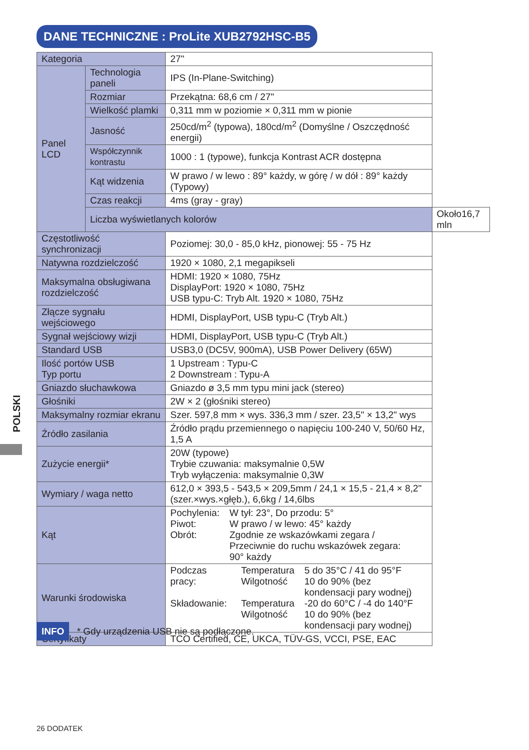DANE TECHNICZNE : ProLite XUB2792HSC-B5
| Kategoria | | 27" | |
| Panel LCD | Technologia paneli | IPS (In-Plane-Switching) | |
| | Rozmiar | Przekątna: 68,6 cm / 27" | |
| | Wielkość plamki | 0,311 mm w poziomie × 0,311 mm w pionie | |
| | Jasność | 250cd/m<sup>2</sup> (typowa), 180cd/m<sup>2</sup> (Domyślne / Oszczędność energii) | |
| | Współczynnik kontrastu | 1000 : 1 (typowe), funkcja Kontrast ACR dostępna | |
| | Kąt widzenia | W prawo / w lewo : 89° każdy, w górę / w dół : 89° każdy (Typowy) | |
| | Czas reakcji | 4ms (gray - gray) | |
| | Liczba wyświetlanych kolorów | | Około16,7 mln |
| Częstotliwość synchronizacji | | Poziomej: 30,0 - 85,0 kHz, pionowej: 55 - 75 Hz | |
| Natywna rozdzielczość | | 1920 × 1080, 2,1 megapikseli | |
| Maksymalna obsługiwana rozdzielczość | | HDMI: 1920 × 1080, 75Hz DisplayPort: 1920 × 1080, 75Hz USB typu-C: Tryb Alt. 1920 × 1080, 75Hz | |
| Złącze sygnału wejściowego | | HDMI, DisplayPort, USB typu-C (Tryb Alt.) | |
| Sygnał wejściowy wizji | | HDMI, DisplayPort, USB typu-C (Tryb Alt.) | |
| Standard USB | | USB3,0 (DC5V, 900mA), USB Power Delivery (65W) | |
| Ilość portów USB Typ portu | | 1 Upstream : Typu-C 2 Downstream : Typu-A | |
| Gniazdo słuchawkowa | | Gniazdo ø 3,5 mm typu mini jack (stereo) | |
| Głośniki | | 2W × 2 (głośniki stereo) | |
| Maksymalny rozmiar ekranu | | Szer. 597,8 mm × wys. 336,3 mm / szer. 23,5" × 13,2" wys | |
| Źródło zasilania | | Źródło prądu przemiennego o napięciu 100-240 V, 50/60 Hz, 1,5 A | |
| Zużycie energii* | | 20W (typowe) Trybie czuwania: maksymalnie 0,5W Tryb wyłączenia: maksymalnie 0,3W | |
| Wymiary / waga netto | | 612,0 × 393,5 - 543,5 × 209,5mm / 24,1 × 15,5 - 21,4 × 8,2" (szer.×wys.×głęb.), 6,6kg / 14,6lbs | |
| Kąt | | / Pochylenia: / W tył: 23°, Do przodu: 5° / / Piwot: / W prawo / w lewo: 45° każdy / / Obrót: / Zgodnie ze wskazówkami zegara / Przeciwnie do ruchu wskazówek zegara: 90° każdy / | |
| Warunki środowiska | | / Podczas pracy: / Temperatura Wilgotność / 5 do 35°C / 41 do 95°F 10 do 90% (bez kondensacji pary wodnej) / / Składowanie: / Temperatura Wilgotność / -20 do 60°C / -4 do 140°F 10 do 90% (bez kondensacji pary wodnej) / | |
| Certyfikaty | | TCO Certified, CE, UKCA, TÜV-GS, VCCI, PSE, EAC | |
POLSKI
INFO * Gdy urządzenia USB nie są podłączone.
26 DODATEK